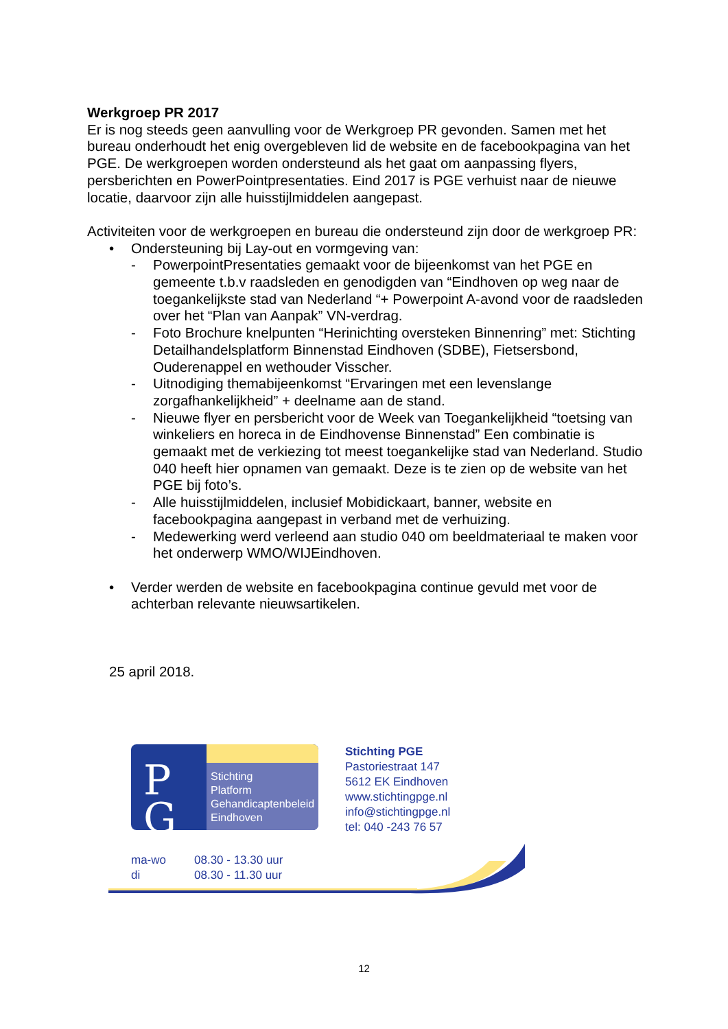Werkgroep PR 2017
Er is nog steeds geen aanvulling voor de Werkgroep PR gevonden. Samen met het bureau onderhoudt het enig overgebleven lid de website en de facebookpagina van het PGE. De werkgroepen worden ondersteund als het gaat om aanpassing flyers, persberichten en PowerPointpresentaties. Eind 2017 is PGE verhuist naar de nieuwe locatie, daarvoor zijn alle huisstijlmiddelen aangepast.
Activiteiten voor de werkgroepen en bureau die ondersteund zijn door de werkgroep PR:
• Ondersteuning bij Lay-out en vormgeving van:
- PowerpointPresentaties gemaakt voor de bijeenkomst van het PGE en gemeente t.b.v raadsleden en genodigden van “Eindhoven op weg naar de toegankelijkste stad van Nederland “+ Powerpoint A-avond voor de raadsleden over het “Plan van Aanpak” VN-verdrag.
- Foto Brochure knelpunten “Herinichting oversteken Binnenring” met: Stichting Detailhandelsplatform Binnenstad Eindhoven (SDBE), Fietsersbond, Ouderenappel en wethouder Visscher.
- Uitnodiging themabijeenkomst “Ervaringen met een levenslange zorgafhankelijkheid” + deelname aan de stand.
- Nieuwe flyer en persbericht voor de Week van Toegankelijkheid “toetsing van winkeliers en horeca in de Eindhovense Binnenstad” Een combinatie is gemaakt met de verkiezing tot meest toegankelijke stad van Nederland. Studio 040 heeft hier opnamen van gemaakt. Deze is te zien op de website van het PGE bij foto’s.
- Alle huisstijlmiddelen, inclusief Mobidickaart, banner, website en facebookpagina aangepast in verband met de verhuizing.
- Medewerking werd verleend aan studio 040 om beeldmateriaal te maken voor het onderwerp WMO/WIJEindhoven.
• Verder werden de website en facebookpagina continue gevuld met voor de achterban relevante nieuwsartikelen.
25 april 2018.
P
G
Stichting
Platform
Gehandicaptenbeleid
Eindhoven
Stichting PGE
Pastoriestraat 147
5612 EK Eindhoven
www.stichtingpge.nl
info@stichtingpge.nl
tel: 040 -243 76 57
ma-wo 08.30 - 13.30 uur
di 08.30 - 11.30 uur
12